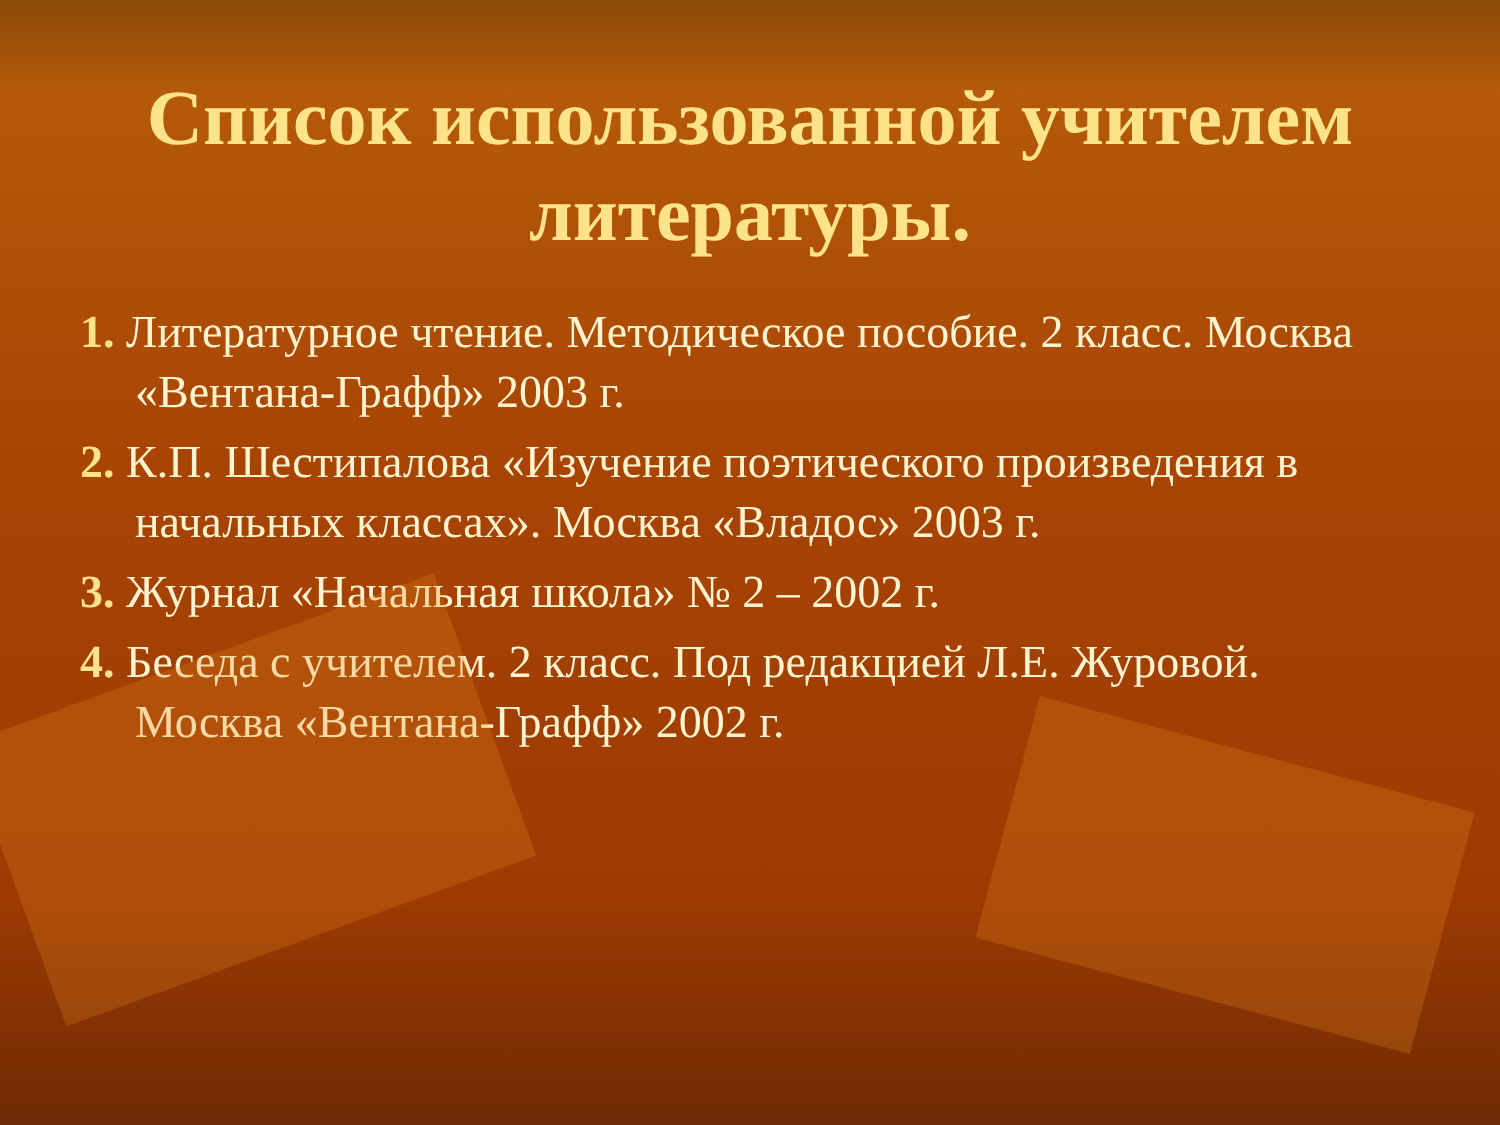Список использованной учителем литературы.
1. Литературное чтение. Методическое пособие. 2 класс. Москва «Вентана-Графф» 2003 г.
2. К.П. Шестипалова «Изучение поэтического произведения в начальных классах». Москва «Владос» 2003 г.
3. Журнал «Начальная школа» № 2 – 2002 г.
4. Беседа с учителем. 2 класс. Под редакцией Л.Е. Журовой. Москва «Вентана-Графф» 2002 г.